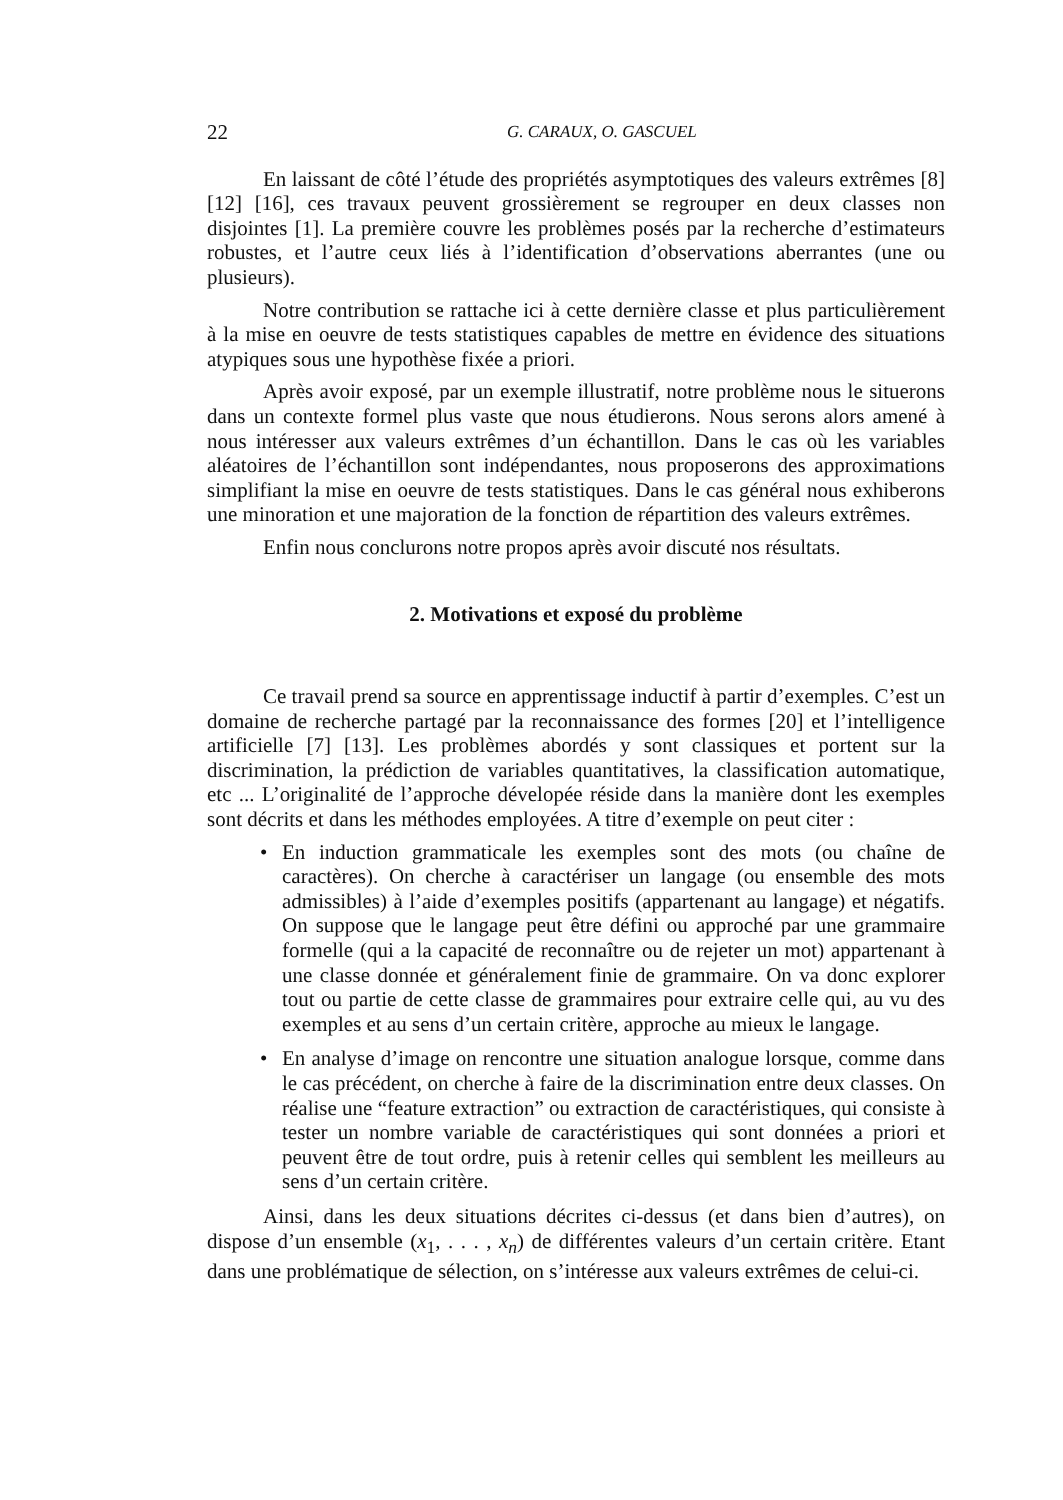22 G. CARAUX, O. GASCUEL
En laissant de côté l’étude des propriétés asymptotiques des valeurs extrêmes [8] [12] [16], ces travaux peuvent grossièrement se regrouper en deux classes non disjointes [1]. La première couvre les problèmes posés par la recherche d’estimateurs robustes, et l’autre ceux liés à l’identification d’observations aberrantes (une ou plusieurs).
Notre contribution se rattache ici à cette dernière classe et plus particulièrement à la mise en oeuvre de tests statistiques capables de mettre en évidence des situations atypiques sous une hypothèse fixée a priori.
Après avoir exposé, par un exemple illustratif, notre problème nous le situerons dans un contexte formel plus vaste que nous étudierons. Nous serons alors amené à nous intéresser aux valeurs extrêmes d’un échantillon. Dans le cas où les variables aléatoires de l’échantillon sont indépendantes, nous proposerons des approximations simplifiant la mise en oeuvre de tests statistiques. Dans le cas général nous exhiberons une minoration et une majoration de la fonction de répartition des valeurs extrêmes.
Enfin nous conclurons notre propos après avoir discuté nos résultats.
2. Motivations et exposé du problème
Ce travail prend sa source en apprentissage inductif à partir d’exemples. C’est un domaine de recherche partagé par la reconnaissance des formes [20] et l’intelligence artificielle [7] [13]. Les problèmes abordés y sont classiques et portent sur la discrimination, la prédiction de variables quantitatives, la classification automatique, etc ... L’originalité de l’approche dévelopée réside dans la manière dont les exemples sont décrits et dans les méthodes employées. A titre d’exemple on peut citer :
• En induction grammaticale les exemples sont des mots (ou chaîne de caractères). On cherche à caractériser un langage (ou ensemble des mots admissibles) à l’aide d’exemples positifs (appartenant au langage) et négatifs. On suppose que le langage peut être défini ou approché par une grammaire formelle (qui a la capacité de reconnaître ou de rejeter un mot) appartenant à une classe donnée et généralement finie de grammaire. On va donc explorer tout ou partie de cette classe de grammaires pour extraire celle qui, au vu des exemples et au sens d’un certain critère, approche au mieux le langage.
• En analyse d’image on rencontre une situation analogue lorsque, comme dans le cas précédent, on cherche à faire de la discrimination entre deux classes. On réalise une “feature extraction” ou extraction de caractéristiques, qui consiste à tester un nombre variable de caractéristiques qui sont données a priori et peuvent être de tout ordre, puis à retenir celles qui semblent les meilleurs au sens d’un certain critère.
Ainsi, dans les deux situations décrites ci-dessus (et dans bien d’autres), on dispose d’un ensemble (x<sub>1</sub>, . . . , x<sub>n</sub>) de différentes valeurs d’un certain critère. Etant dans une problématique de sélection, on s’intéresse aux valeurs extrêmes de celui-ci.